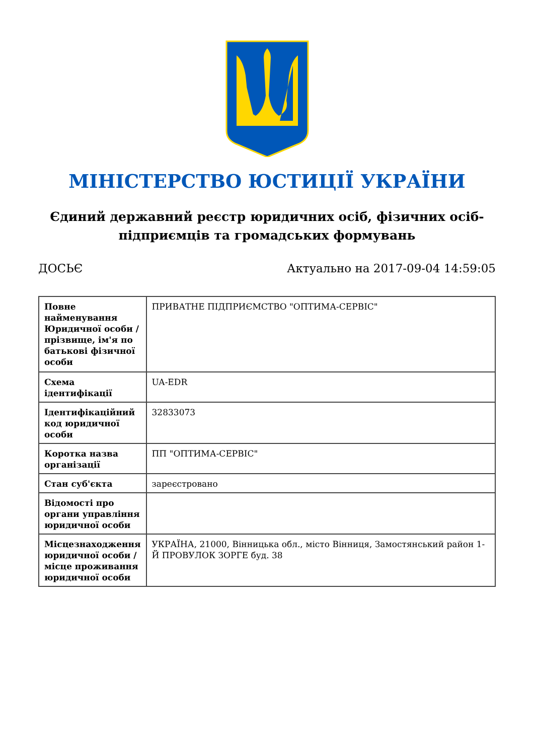МІНІСТЕРСТВО ЮСТИЦІЇ УКРАЇНИ
Єдиний державний реєстр юридичних осіб, фізичних осіб-підприємців та громадських формувань
ДОСЬЄ Актуально на 2017-09-04 14:59:05
| Повне найменування Юридичної особи / прізвище, ім'я по батькові фізичної особи | ПРИВАТНЕ ПІДПРИЄМСТВО "ОПТИМА-СЕРВІС" |
| Схема ідентифікації | UA-EDR |
| Ідентифікаційний код юридичної особи | 32833073 |
| Коротка назва організації | ПП "ОПТИМА-СЕРВІС" |
| Стан суб'єкта | зареєстровано |
| Відомості про органи управління юридичної особи | |
| Місцезнаходження юридичної особи / місце проживання юридичної особи | УКРАЇНА, 21000, Вінницька обл., місто Вінниця, Замостянський район 1-Й ПРОВУЛОК ЗОРГЕ буд. 38 |